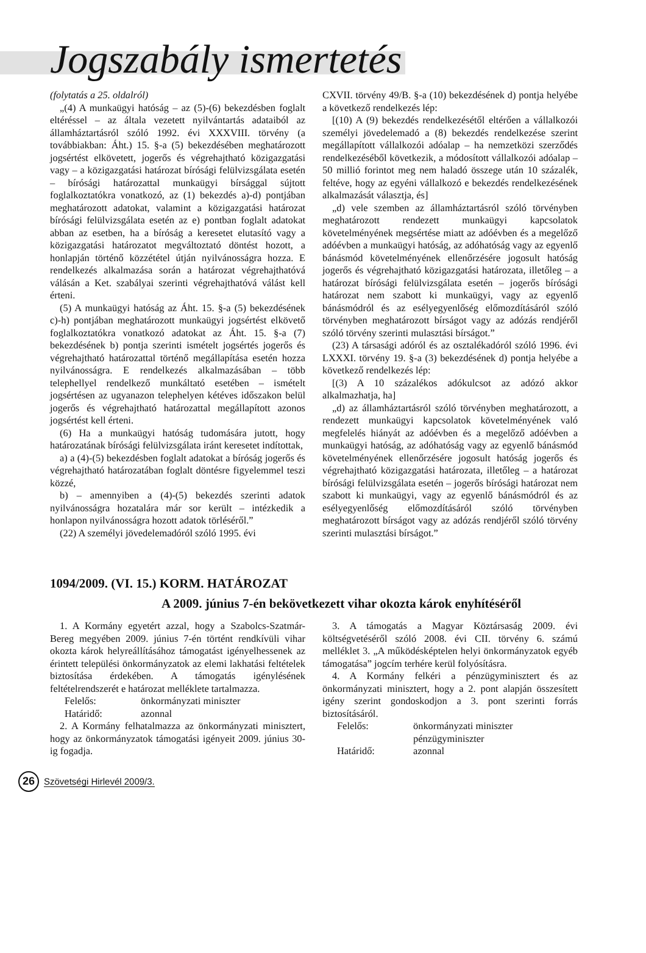Jogszabály ismertetés
(folytatás a 25. oldalról)
„(4) A munkaügyi hatóság – az (5)-(6) bekezdésben foglalt eltéréssel – az általa vezetett nyilvántartás adataiból az államháztartásról szóló 1992. évi XXXVIII. törvény (a továbbiakban: Áht.) 15. §-a (5) bekezdésében meghatározott jogsértést elkövetett, jogerős és végrehajtható közigazgatási vagy – a közigazgatási határozat bírósági felülvizsgálata esetén – bírósági határozattal munkaügyi bírsággal sújtott foglalkoztatókra vonatkozó, az (1) bekezdés a)-d) pontjában meghatározott adatokat, valamint a közigazgatási határozat bírósági felülvizsgálata esetén az e) pontban foglalt adatokat abban az esetben, ha a bíróság a keresetet elutasító vagy a közigazgatási határozatot megváltoztató döntést hozott, a honlapján történő közzététel útján nyilvánosságra hozza. E rendelkezés alkalmazása során a határozat végrehajthatóvá válásán a Ket. szabályai szerinti végrehajthatóvá válást kell érteni.
(5) A munkaügyi hatóság az Áht. 15. §-a (5) bekezdésének c)-h) pontjában meghatározott munkaügyi jogsértést elkövető foglalkoztatókra vonatkozó adatokat az Áht. 15. §-a (7) bekezdésének b) pontja szerinti ismételt jogsértés jogerős és végrehajtható határozattal történő megállapítása esetén hozza nyilvánosságra. E rendelkezés alkalmazásában – több telephellyel rendelkező munkáltató esetében – ismételt jogsértésen az ugyanazon telephelyen kétéves időszakon belül jogerős és végrehajtható határozattal megállapított azonos jogsértést kell érteni.
(6) Ha a munkaügyi hatóság tudomására jutott, hogy határozatának bírósági felülvizsgálata iránt keresetet indítottak,
a) a (4)-(5) bekezdésben foglalt adatokat a bíróság jogerős és végrehajtható határozatában foglalt döntésre figyelemmel teszi közzé,
b) – amennyiben a (4)-(5) bekezdés szerinti adatok nyilvánosságra hozatalára már sor került – intézkedik a honlapon nyilvánosságra hozott adatok törléséről.”
(22) A személyi jövedelemadóról szóló 1995. évi
CXVII. törvény 49/B. §-a (10) bekezdésének d) pontja helyébe a következő rendelkezés lép:
[(10) A (9) bekezdés rendelkezésétől eltérően a vállalkozói személyi jövedelemadó a (8) bekezdés rendelkezése szerint megállapított vállalkozói adóalap – ha nemzetközi szerződés rendelkezéséből következik, a módosított vállalkozói adóalap – 50 millió forintot meg nem haladó összege után 10 százalék, feltéve, hogy az egyéni vállalkozó e bekezdés rendelkezésének alkalmazását választja, és]
„d) vele szemben az államháztartásról szóló törvényben meghatározott rendezett munkaügyi kapcsolatok követelményének megsértése miatt az adóévben és a megelőző adóévben a munkaügyi hatóság, az adóhatóság vagy az egyenlő bánásmód követelményének ellenőrzésére jogosult hatóság jogerős és végrehajtható közigazgatási határozata, illetőleg – a határozat bírósági felülvizsgálata esetén – jogerős bírósági határozat nem szabott ki munkaügyi, vagy az egyenlő bánásmódról és az esélyegyenlőség előmozdításáról szóló törvényben meghatározott bírságot vagy az adózás rendjéről szóló törvény szerinti mulasztási bírságot.”
(23) A társasági adóról és az osztalékadóról szóló 1996. évi LXXXI. törvény 19. §-a (3) bekezdésének d) pontja helyébe a következő rendelkezés lép:
[(3) A 10 százalékos adókulcsot az adózó akkor alkalmazhatja, ha]
„d) az államháztartásról szóló törvényben meghatározott, a rendezett munkaügyi kapcsolatok követelményének való megfelelés hiányát az adóévben és a megelőző adóévben a munkaügyi hatóság, az adóhatóság vagy az egyenlő bánásmód követelményének ellenőrzésére jogosult hatóság jogerős és végrehajtható közigazgatási határozata, illetőleg – a határozat bírósági felülvizsgálata esetén – jogerős bírósági határozat nem szabott ki munkaügyi, vagy az egyenlő bánásmódról és az esélyegyenlőség előmozdításáról szóló törvényben meghatározott bírságot vagy az adózás rendjéről szóló törvény szerinti mulasztási bírságot.”
1094/2009. (VI. 15.) KORM. HATÁROZAT
A 2009. június 7-én bekövetkezett vihar okozta károk enyhítéséről
1. A Kormány egyetért azzal, hogy a Szabolcs-Szatmár-Bereg megyében 2009. június 7-én történt rendkívüli vihar okozta károk helyreállításához támogatást igényelhessenek az érintett települési önkormányzatok az elemi lakhatási feltételek biztosítása érdekében. A támogatás igénylésének feltételrendszerét e határozat melléklete tartalmazza.
Felelős: önkormányzati miniszter
Határidő: azonnal
2. A Kormány felhatalmazza az önkormányzati minisztert, hogy az önkormányzatok támogatási igényeit 2009. június 30-ig fogadja.
3. A támogatás a Magyar Köztársaság 2009. évi költségvetéséről szóló 2008. évi CII. törvény 6. számú melléklet 3. „A működésképtelen helyi önkormányzatok egyéb támogatása” jogcím terhére kerül folyósításra.
4. A Kormány felkéri a pénzügyminisztert és az önkormányzati minisztert, hogy a 2. pont alapján összesített igény szerint gondoskodjon a 3. pont szerinti forrás biztosításáról.
Felelős: önkormányzati miniszter
pénzügyminiszter
Határidő: azonnal
26 Szövetségi Hirlevél 2009/3.